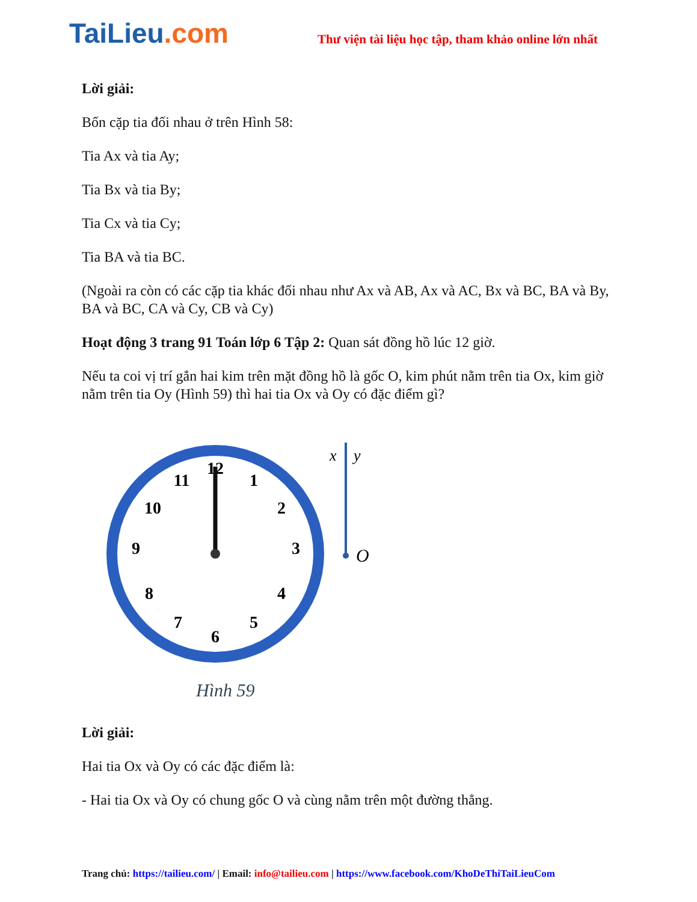TaiLieu.com
Thư viện tài liệu học tập, tham khảo online lớn nhất
Lời giải:
Bốn cặp tia đối nhau ở trên Hình 58:
Tia Ax và tia Ay;
Tia Bx và tia By;
Tia Cx và tia Cy;
Tia BA và tia BC.
(Ngoài ra còn có các cặp tia khác đối nhau như Ax và AB, Ax và AC, Bx và BC, BA và By, BA và BC, CA và Cy, CB và Cy)
Hoạt động 3 trang 91 Toán lớp 6 Tập 2: Quan sát đồng hồ lúc 12 giờ.
Nếu ta coi vị trí gắn hai kim trên mặt đồng hồ là gốc O, kim phút nằm trên tia Ox, kim giờ nằm trên tia Oy (Hình 59) thì hai tia Ox và Oy có đặc điểm gì?
12
1
2
3
4
5
6
7
8
9
10
11
x
y
O
Hình 59
Lời giải:
Hai tia Ox và Oy có các đặc điểm là:
- Hai tia Ox và Oy có chung gốc O và cùng nằm trên một đường thẳng.
Trang chủ: https://tailieu.com/ | Email: info@tailieu.com | https://www.facebook.com/KhoDeThiTaiLieuCom